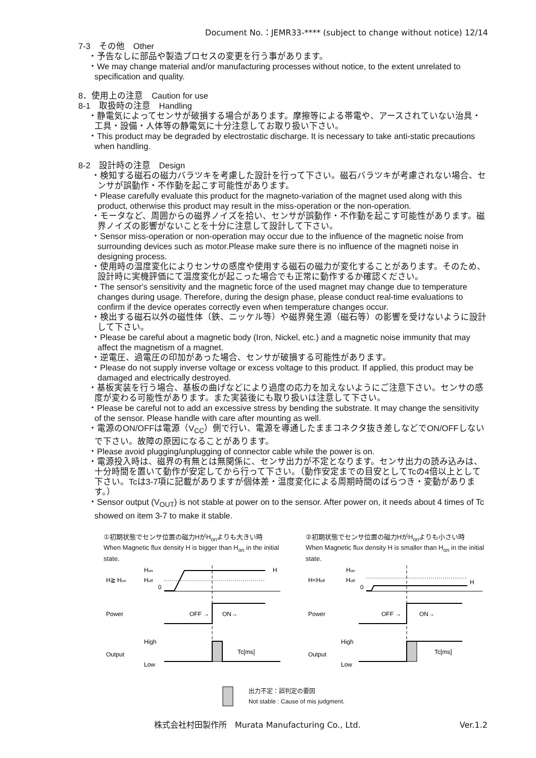Document No.：JEMR33-**** (subject to change without notice) 12/14
7-3　その他　Other
・予告なしに部品や製造プロセスの変更を行う事があります。
・We may change material and/or manufacturing processes without notice, to the extent unrelated to specification and quality.
8．使用上の注意　Caution for use
8-1　取扱時の注意　Handling
・静電気によってセンサが破損する場合があります。摩擦等による帯電や、アースされていない治具・工具・設備・人体等の静電気に十分注意してお取り扱い下さい。
・This product may be degraded by electrostatic discharge. It is necessary to take anti-static precautions when handling.
8-2　設計時の注意　Design
・検知する磁石の磁力バラツキを考慮した設計を行って下さい。磁石バラツキが考慮されない場合、センサが誤動作・不作動を起こす可能性があります。
・Please carefully evaluate this product for the magneto-variation of the magnet used along with this product, otherwise this product may result in the miss-operation or the non-operation.
・モータなど、周囲からの磁界ノイズを拾い、センサが誤動作・不作動を起こす可能性があります。磁界ノイズの影響がないことを十分に注意して設計して下さい。
・Sensor miss-operation or non-operation may occur due to the influence of the magnetic noise from surrounding devices such as motor.Please make sure there is no influence of the magneti noise in designing process.
・使用時の温度変化によりセンサの感度や使用する磁石の磁力が変化することがあります。そのため、設計時に実機評価にて温度変化が起こった場合でも正常に動作するか確認ください。
・The sensor's sensitivity and the magnetic force of the used magnet may change due to temperature changes during usage. Therefore, during the design phase, please conduct real-time evaluations to confirm if the device operates correctly even when temperature changes occur.
・検出する磁石以外の磁性体（鉄、ニッケル等）や磁界発生源（磁石等）の影響を受けないように設計して下さい。
・Please be careful about a magnetic body (Iron, Nickel, etc.) and a magnetic noise immunity that may affect the magnetism of a magnet.
・逆電圧、過電圧の印加があった場合、センサが破損する可能性があります。
・Please do not supply inverse voltage or excess voltage to this product. If applied, this product may be damaged and electrically destroyed.
・基板実装を行う場合、基板の曲げなどにより過度の応力を加えないようにご注意下さい。センサの感度が変わる可能性があります。また実装後にも取り扱いは注意して下さい。
・Please be careful not to add an excessive stress by bending the substrate. It may change the sensitivity of the sensor. Please handle with care after mounting as well.
・電源のON/OFFは電源（V<sub>CC</sub>）側で行い、電源を導通したままコネクタ抜き差しなどでON/OFFしないで下さい。故障の原因になることがあります。
・Please avoid plugging/unplugging of connector cable while the power is on.
・電源投入時は、磁界の有無とは無関係に、センサ出力が不定となります。センサ出力の読み込みは、十分時間を置いて動作が安定してから行って下さい。（動作安定までの目安としてTcの4倍以上として下さい。Tcは3-7項に記載がありますが個体差・温度変化による周期時間のばらつき・変動があります。）
・Sensor output (V<sub>OUT</sub>) is not stable at power on to the sensor. After power on, it needs about 4 times of Tc showed on item 3-7 to make it stable.
①初期状態でセンサ位置の磁力HがH<sub>on</sub>よりも大きい時
When Magnetic flux density H is bigger than H<sub>on</sub> in the initial state.
H≧ Hon
Hon
Hoff
0
H
Power
OFF →
ON→
Output
High
Low
Tc[ms]
②初期状態でセンサ位置の磁力HがH<sub>on</sub>よりも小さい時
When Magnetic flux density H is smaller than H<sub>on</sub> in the initial state.
H<Hoff
Hon
Hoff
0
H
Power
OFF →
ON→
Output
High
Low
Tc[ms]
出力不定：誤判定の要因
Not stable : Cause of mis judgment.
株式会社村田製作所　Murata Manufacturing Co., Ltd. Ver.1.2